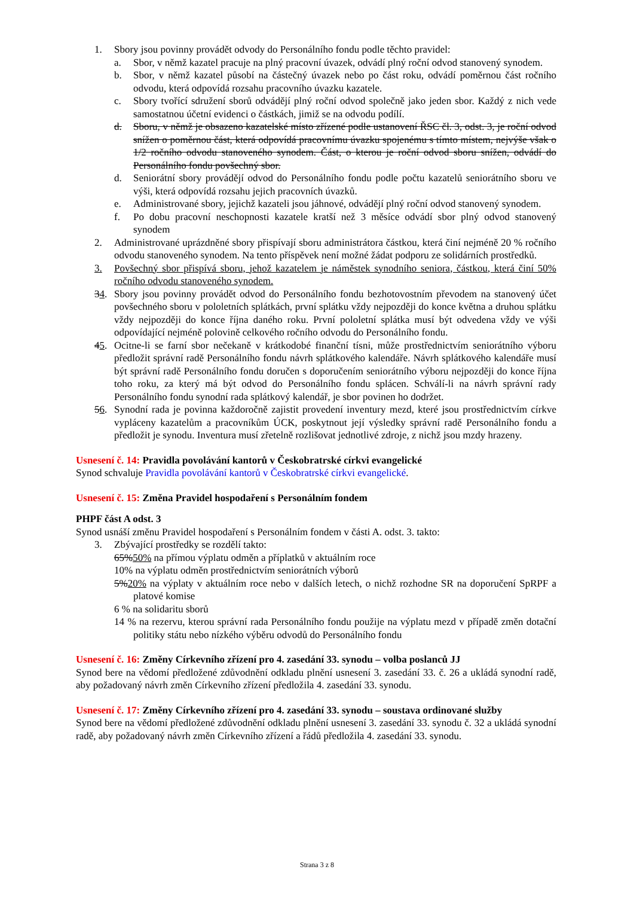1. Sbory jsou povinny provádět odvody do Personálního fondu podle těchto pravidel:
a. Sbor, v němž kazatel pracuje na plný pracovní úvazek, odvádí plný roční odvod stanovený synodem.
b. Sbor, v němž kazatel působí na částečný úvazek nebo po část roku, odvádí poměrnou část ročního odvodu, která odpovídá rozsahu pracovního úvazku kazatele.
c. Sbory tvořící sdružení sborů odvádějí plný roční odvod společně jako jeden sbor. Každý z nich vede samostatnou účetní evidenci o částkách, jimiž se na odvodu podílí.
d. Sboru, v němž je obsazeno kazatelské místo zřízené podle ustanovení ŘSC čl. 3, odst. 3, je roční odvod snížen o poměrnou část, která odpovídá pracovnímu úvazku spojenému s tímto místem, nejvýše však o 1/2 ročního odvodu stanoveného synodem. Část, o kterou je roční odvod sboru snížen, odvádí do Personálního fondu povšechný sbor.
d. Seniorátní sbory provádějí odvod do Personálního fondu podle počtu kazatelů seniorátního sboru ve výši, která odpovídá rozsahu jejich pracovních úvazků.
e. Administrované sbory, jejichž kazateli jsou jáhnové, odvádějí plný roční odvod stanovený synodem.
f. Po dobu pracovní neschopnosti kazatele kratší než 3 měsíce odvádí sbor plný odvod stanovený synodem
2. Administrované uprázdněné sbory přispívají sboru administrátora částkou, která činí nejméně 20 % ročního odvodu stanoveného synodem. Na tento příspěvek není možné žádat podporu ze solidárních prostředků.
3. Povšechný sbor přispívá sboru, jehož kazatelem je náměstek synodního seniora, částkou, která činí 50% ročního odvodu stanoveného synodem.
34. Sbory jsou povinny provádět odvod do Personálního fondu bezhotovostním převodem na stanovený účet povšechného sboru v pololetních splátkách, první splátku vždy nejpozději do konce května a druhou splátku vždy nejpozději do konce října daného roku. První pololetní splátka musí být odvedena vždy ve výši odpovídající nejméně polovině celkového ročního odvodu do Personálního fondu.
45. Ocitne-li se farní sbor nečekaně v krátkodobé finanční tísni, může prostřednictvím seniorátního výboru předložit správní radě Personálního fondu návrh splátkového kalendáře. Návrh splátkového kalendáře musí být správní radě Personálního fondu doručen s doporučením seniorátního výboru nejpozději do konce října toho roku, za který má být odvod do Personálního fondu splácen. Schválí-li na návrh správní rady Personálního fondu synodní rada splátkový kalendář, je sbor povinen ho dodržet.
56. Synodní rada je povinna každoročně zajistit provedení inventury mezd, které jsou prostřednictvím církve vypláceny kazatelům a pracovníkům ÚCK, poskytnout její výsledky správní radě Personálního fondu a předložit je synodu. Inventura musí zřetelně rozlišovat jednotlivé zdroje, z nichž jsou mzdy hrazeny.
Usnesení č. 14: Pravidla povolávání kantorů v Českobratrské církvi evangelické
Synod schvaluje Pravidla povolávání kantorů v Českobratrské církvi evangelické.
Usnesení č. 15: Změna Pravidel hospodaření s Personálním fondem
PHPF část A odst. 3
Synod usnáší změnu Pravidel hospodaření s Personálním fondem v části A. odst. 3. takto:
3. Zbývající prostředky se rozdělí takto:
65%50% na přímou výplatu odměn a příplatků v aktuálním roce
10% na výplatu odměn prostřednictvím seniorátních výborů
5%20% na výplaty v aktuálním roce nebo v dalších letech, o nichž rozhodne SR na doporučení SpRPF a platové komise
6 % na solidaritu sborů
14 % na rezervu, kterou správní rada Personálního fondu použije na výplatu mezd v případě změn dotační politiky státu nebo nízkého výběru odvodů do Personálního fondu
Usnesení č. 16: Změny Církevního zřízení pro 4. zasedání 33. synodu – volba poslanců JJ
Synod bere na vědomí předložené zdůvodnění odkladu plnění usnesení 3. zasedání 33. č. 26 a ukládá synodní radě, aby požadovaný návrh změn Církevního zřízení předložila 4. zasedání 33. synodu.
Usnesení č. 17: Změny Církevního zřízení pro 4. zasedání 33. synodu – soustava ordinované služby
Synod bere na vědomí předložené zdůvodnění odkladu plnění usnesení 3. zasedání 33. synodu č. 32 a ukládá synodní radě, aby požadovaný návrh změn Církevního zřízení a řádů předložila 4. zasedání 33. synodu.
Strana 3 z 8